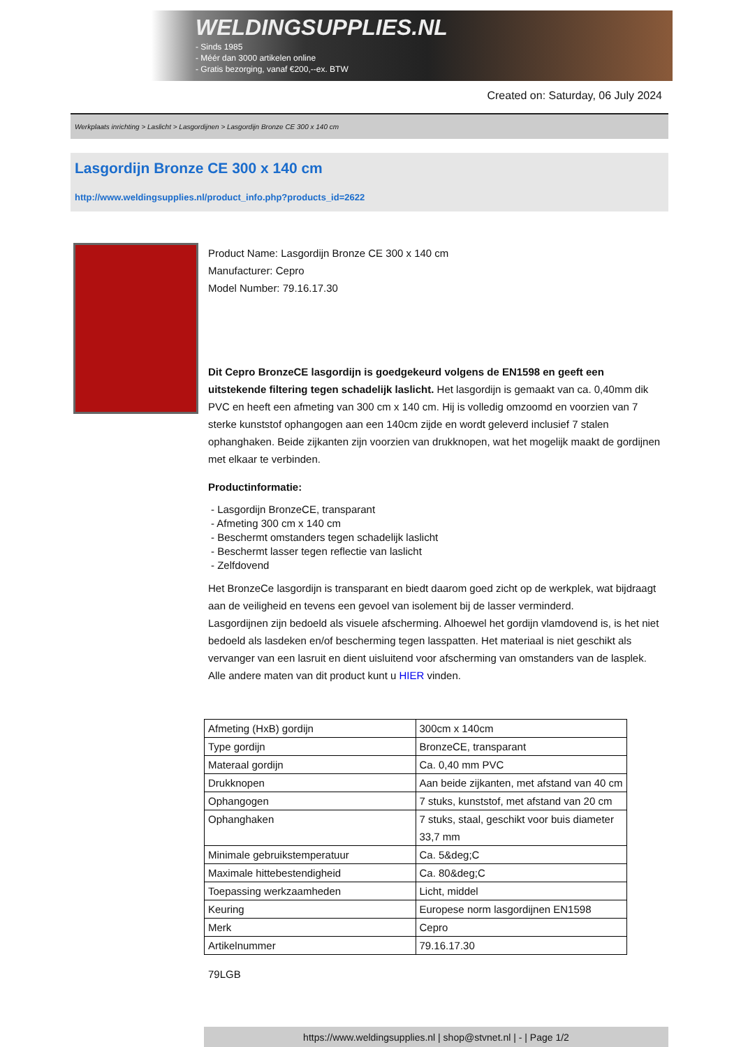WELDINGSUPPLIES.NL
- Sinds 1985
- Méér dan 3000 artikelen online
- Gratis bezorging, vanaf €200,--ex. BTW
Created on: Saturday, 06 July 2024
Werkplaats inrichting > Laslicht > Lasgordijnen > Lasgordijn Bronze CE 300 x 140 cm
Lasgordijn Bronze CE 300 x 140 cm
http://www.weldingsupplies.nl/product_info.php?products_id=2622
Product Name: Lasgordijn Bronze CE 300 x 140 cm
Manufacturer: Cepro
Model Number: 79.16.17.30
Dit Cepro BronzeCE lasgordijn is goedgekeurd volgens de EN1598 en geeft een uitstekende filtering tegen schadelijk laslicht. Het lasgordijn is gemaakt van ca. 0,40mm dik PVC en heeft een afmeting van 300 cm x 140 cm. Hij is volledig omzoomd en voorzien van 7 sterke kunststof ophangogen aan een 140cm zijde en wordt geleverd inclusief 7 stalen ophanghaken. Beide zijkanten zijn voorzien van drukknopen, wat het mogelijk maakt de gordijnen met elkaar te verbinden.
Productinformatie:
- Lasgordijn BronzeCE, transparant
- Afmeting 300 cm x 140 cm
- Beschermt omstanders tegen schadelijk laslicht
- Beschermt lasser tegen reflectie van laslicht
- Zelfdovend
Het BronzeCe lasgordijn is transparant en biedt daarom goed zicht op de werkplek, wat bijdraagt aan de veiligheid en tevens een gevoel van isolement bij de lasser verminderd.
Lasgordijnen zijn bedoeld als visuele afscherming. Alhoewel het gordijn vlamdovend is, is het niet bedoeld als lasdeken en/of bescherming tegen lasspatten. Het materiaal is niet geschikt als vervanger van een lasruit en dient uisluitend voor afscherming van omstanders van de lasplek.
Alle andere maten van dit product kunt u HIER vinden.
| Afmeting (HxB) gordijn | 300cm x 140cm |
| Type gordijn | BronzeCE, transparant |
| Materaal gordijn | Ca. 0,40 mm PVC |
| Drukknopen | Aan beide zijkanten, met afstand van 40 cm |
| Ophangogen | 7 stuks, kunststof, met afstand van 20 cm |
| Ophanghaken | 7 stuks, staal, geschikt voor buis diameter 33,7 mm |
| Minimale gebruikstemperatuur | Ca. 5&deg;C |
| Maximale hittebestendigheid | Ca. 80&deg;C |
| Toepassing werkzaamheden | Licht, middel |
| Keuring | Europese norm lasgordijnen EN1598 |
| Merk | Cepro |
| Artikelnummer | 79.16.17.30 |
79LGB
https://www.weldingsupplies.nl | shop@stvnet.nl | - | Page 1/2